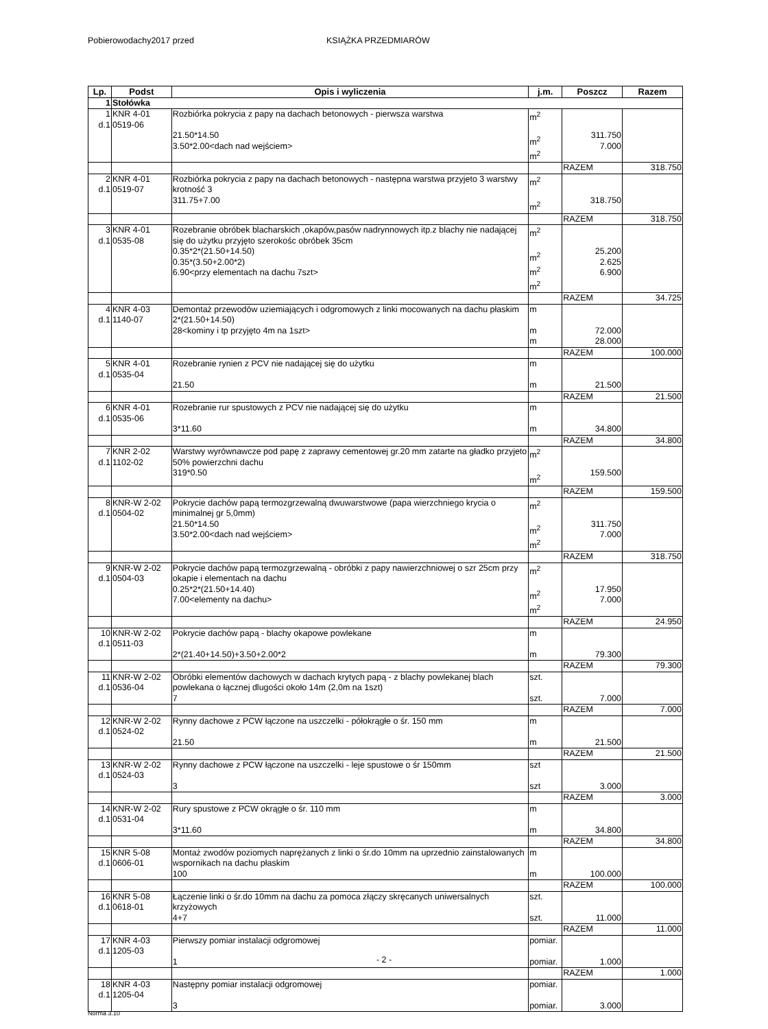Pobierowodachy2017 przed KSIĄŻKA PRZEDMIARÓW
| Lp. | Podst | Opis i wyliczenia | j.m. | Poszcz | Razem |
| --- | --- | --- | --- | --- | --- |
| 1 | Stołówka | | | | |
| 1 d.1 | KNR 4-01 0519-06 | Rozbiórka pokrycia z papy na dachach betonowych - pierwsza warstwa 21.50*14.50 3.50*2.00<dach nad wejściem> | m<sup>2</sup> m<sup>2</sup> m<sup>2</sup> | 311.750 7.000 | |
| | | | | RAZEM | 318.750 |
| 2 d.1 | KNR 4-01 0519-07 | Rozbiórka pokrycia z papy na dachach betonowych - następna warstwa przyjeto 3 warstwy krotność 3 311.75+7.00 | m<sup>2</sup> m<sup>2</sup> | 318.750 | |
| | | | | RAZEM | 318.750 |
| 3 d.1 | KNR 4-01 0535-08 | Rozebranie obróbek blacharskich ,okapów,pasów nadrynnowych itp.z blachy nie nadającej się do użytku przyjęto szerokośc obróbek 35cm 0.35*2*(21.50+14.50) 0.35*(3.50+2.00*2) 6.90<przy elementach na dachu 7szt> | m<sup>2</sup> m<sup>2</sup> m<sup>2</sup> m<sup>2</sup> | 25.200 2.625 6.900 | |
| | | | | RAZEM | 34.725 |
| 4 d.1 | KNR 4-03 1140-07 | Demontaż przewodów uziemiających i odgromowych z linki mocowanych na dachu płaskim 2*(21.50+14.50) 28<kominy i tp przyjęto 4m na 1szt> | m m m | 72.000 28.000 | |
| | | | | RAZEM | 100.000 |
| 5 d.1 | KNR 4-01 0535-04 | Rozebranie rynien z PCV nie nadającej się do użytku 21.50 | m m | 21.500 | |
| | | | | RAZEM | 21.500 |
| 6 d.1 | KNR 4-01 0535-06 | Rozebranie rur spustowych z PCV nie nadającej się do użytku 3*11.60 | m m | 34.800 | |
| | | | | RAZEM | 34.800 |
| 7 d.1 | KNR 2-02 1102-02 | Warstwy wyrównawcze pod papę z zaprawy cementowej gr.20 mm zatarte na gładko przyjeto 50% powierzchni dachu 319*0.50 | m<sup>2</sup> m<sup>2</sup> | 159.500 | |
| | | | | RAZEM | 159.500 |
| 8 d.1 | KNR-W 2-02 0504-02 | Pokrycie dachów papą termozgrzewalną dwuwarstwowe (papa wierzchniego krycia o minimalnej gr 5,0mm) 21.50*14.50 3.50*2.00<dach nad wejściem> | m<sup>2</sup> m<sup>2</sup> m<sup>2</sup> | 311.750 7.000 | |
| | | | | RAZEM | 318.750 |
| 9 d.1 | KNR-W 2-02 0504-03 | Pokrycie dachów papą termozgrzewalną - obróbki z papy nawierzchniowej o szr 25cm przy okapie i elementach na dachu 0.25*2*(21.50+14.40) 7.00<elementy na dachu> | m<sup>2</sup> m<sup>2</sup> m<sup>2</sup> | 17.950 7.000 | |
| | | | | RAZEM | 24.950 |
| 10 d.1 | KNR-W 2-02 0511-03 | Pokrycie dachów papą - blachy okapowe powlekane 2*(21.40+14.50)+3.50+2.00*2 | m m | 79.300 | |
| | | | | RAZEM | 79.300 |
| 11 d.1 | KNR-W 2-02 0536-04 | Obróbki elementów dachowych w dachach krytych papą - z blachy powlekanej blach powlekana o łącznej dlugości około 14m (2,0m na 1szt) 7 | szt. szt. | 7.000 | |
| | | | | RAZEM | 7.000 |
| 12 d.1 | KNR-W 2-02 0524-02 | Rynny dachowe z PCW łączone na uszczelki - półokrągłe o śr. 150 mm 21.50 | m m | 21.500 | |
| | | | | RAZEM | 21.500 |
| 13 d.1 | KNR-W 2-02 0524-03 | Rynny dachowe z PCW łączone na uszczelki - leje spustowe o śr 150mm 3 | szt szt | 3.000 | |
| | | | | RAZEM | 3.000 |
| 14 d.1 | KNR-W 2-02 0531-04 | Rury spustowe z PCW okrągłe o śr. 110 mm 3*11.60 | m m | 34.800 | |
| | | | | RAZEM | 34.800 |
| 15 d.1 | KNR 5-08 0606-01 | Montaż zwodów poziomych naprężanych z linki o śr.do 10mm na uprzednio zainstalowanych wspornikach na dachu płaskim 100 | m m | 100.000 | |
| | | | | RAZEM | 100.000 |
| 16 d.1 | KNR 5-08 0618-01 | Łączenie linki o śr.do 10mm na dachu za pomoca złączy skręcanych uniwersalnych krzyżowych 4+7 | szt. szt. | 11.000 | |
| | | | | RAZEM | 11.000 |
| 17 d.1 | KNR 4-03 1205-03 | Pierwszy pomiar instalacji odgromowej 1 | pomiar. pomiar. | 1.000 | |
| | | | | RAZEM | 1.000 |
| 18 d.1 | KNR 4-03 1205-04 | Następny pomiar instalacji odgromowej 3 | pomiar. pomiar. | 3.000 | |
- 2 -
Norma 3.10